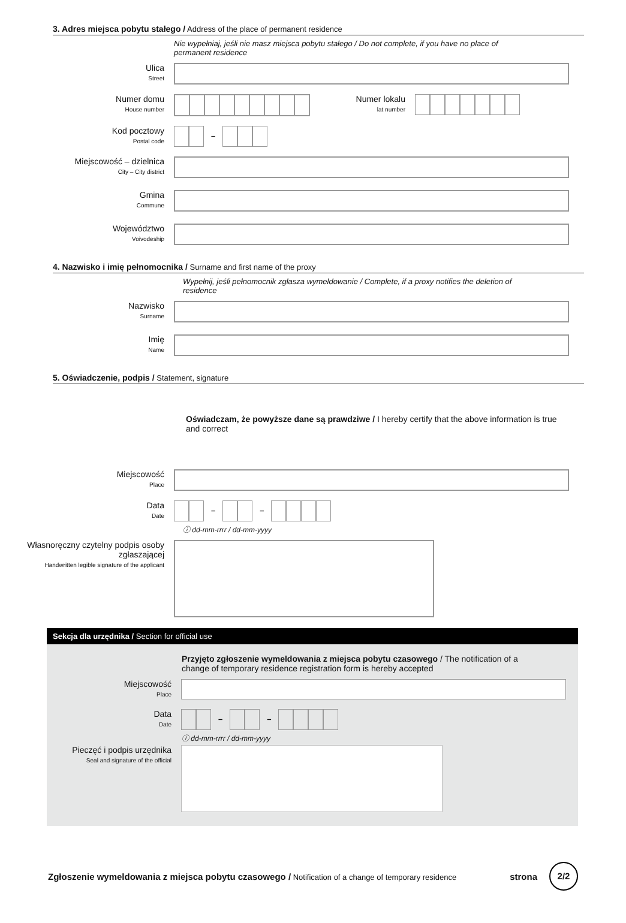3. Adres miejsca pobytu stałego / Address of the place of permanent residence
Nie wypełniaj, jeśli nie masz miejsca pobytu stałego / Do not complete, if you have no place of permanent residence
Ulica
Street
Numer domu
House number
Numer lokalu
lat number
Kod pocztowy
Postal code
–
Miejscowość – dzielnica
City – City district
Gmina
Commune
Województwo
Voivodeship
4. Nazwisko i imię pełnomocnika / Surname and first name of the proxy
Wypełnij, jeśli pełnomocnik zgłasza wymeldowanie / Complete, if a proxy notifies the deletion of residence
Nazwisko
Surname
Imię
Name
5. Oświadczenie, podpis / Statement, signature
Oświadczam, że powyższe dane są prawdziwe / I hereby certify that the above information is true and correct
Miejscowość
Place
Data
Date
– –
ⓘ dd-mm-rrrr / dd-mm-yyyy
Własnoręczny czytelny podpis osoby zgłaszającej
Handwritten legible signature of the applicant
Sekcja dla urzędnika / Section for official use
Przyjęto zgłoszenie wymeldowania z miejsca pobytu czasowego / The notification of a change of temporary residence registration form is hereby accepted
Miejscowość
Place
Data
Date
– –
ⓘ dd-mm-rrrr / dd-mm-yyyy
Pieczęć i podpis urzędnika
Seal and signature of the official
Zgłoszenie wymeldowania z miejsca pobytu czasowego / Notification of a change of temporary residence
strona 2/2